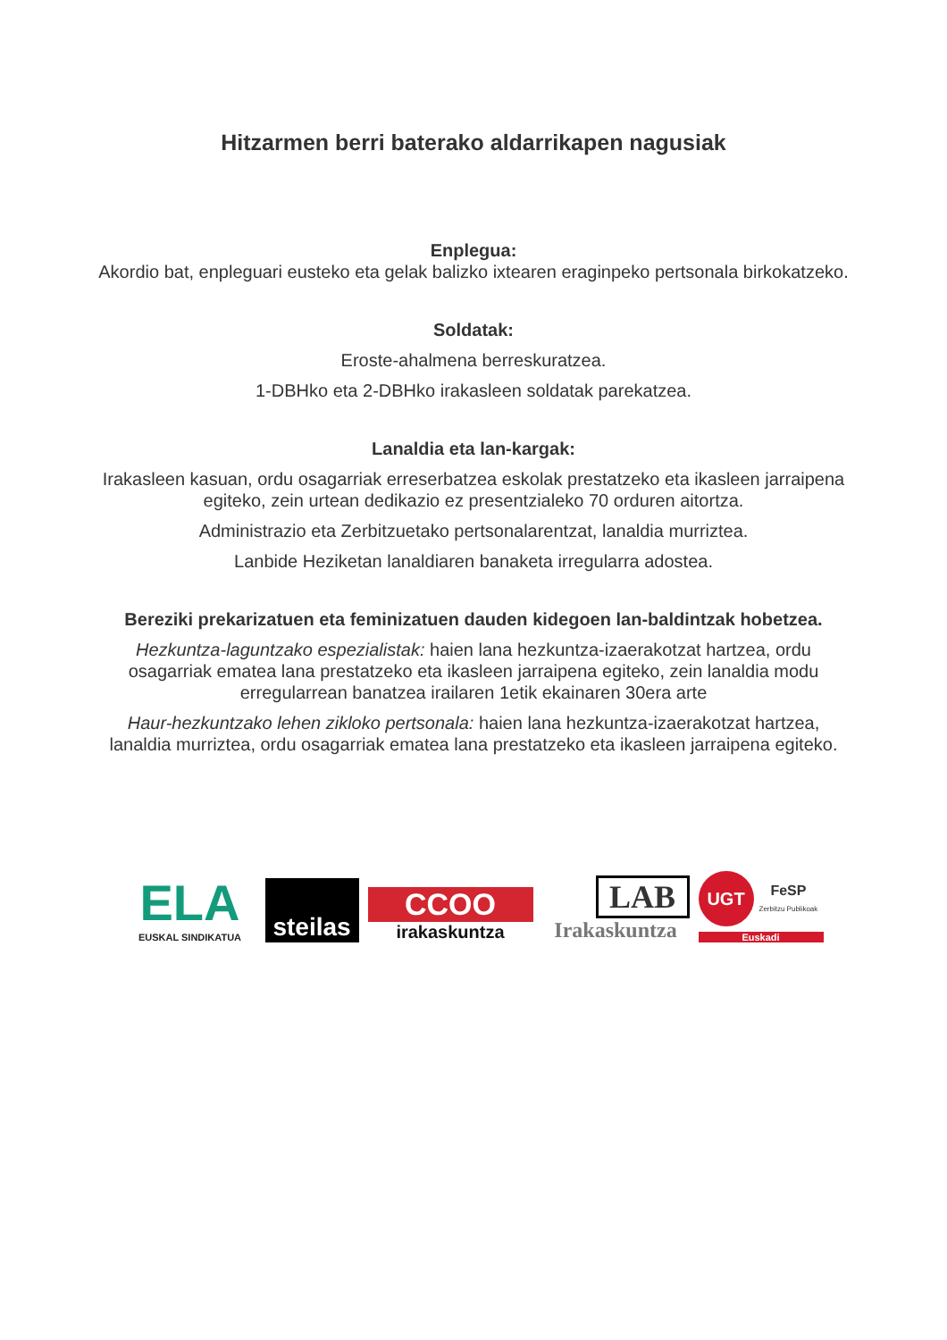Hitzarmen berri baterako aldarrikapen nagusiak
Enplegua:
Akordio bat, enpleguari eusteko eta gelak balizko ixtearen eraginpeko pertsonala birkokatzeko.
Soldatak:
Eroste-ahalmena berreskuratzea.
1-DBHko eta 2-DBHko irakasleen soldatak parekatzea.
Lanaldia eta lan-kargak:
Irakasleen kasuan, ordu osagarriak erreserbatzea eskolak prestatzeko eta ikasleen jarraipena egiteko, zein urtean dedikazio ez presentzialeko 70 orduren aitortza.
Administrazio eta Zerbitzuetako pertsonalarentzat, lanaldia murriztea.
Lanbide Heziketan lanaldiaren banaketa irregularra adostea.
Bereziki prekarizatuen eta feminizatuen dauden kidegoen lan-baldintzak hobetzea.
Hezkuntza-laguntzako espezialistak: haien lana hezkuntza-izaerakotzat hartzea, ordu osagarriak ematea lana prestatzeko eta ikasleen jarraipena egiteko, zein lanaldia modu erregularrean banatzea irailaren 1etik ekainaren 30era arte
Haur-hezkuntzako lehen zikloko pertsonala: haien lana hezkuntza-izaerakotzat hartzea, lanaldia murriztea, ordu osagarriak ematea lana prestatzeko eta ikasleen jarraipena egiteko.
ELA
EUSKAL SINDIKATUA
steilas
CCOO
irakaskuntza
LAB
Irakaskuntza
UGT FeSP
Zerbitzu Publikoak
Euskadi